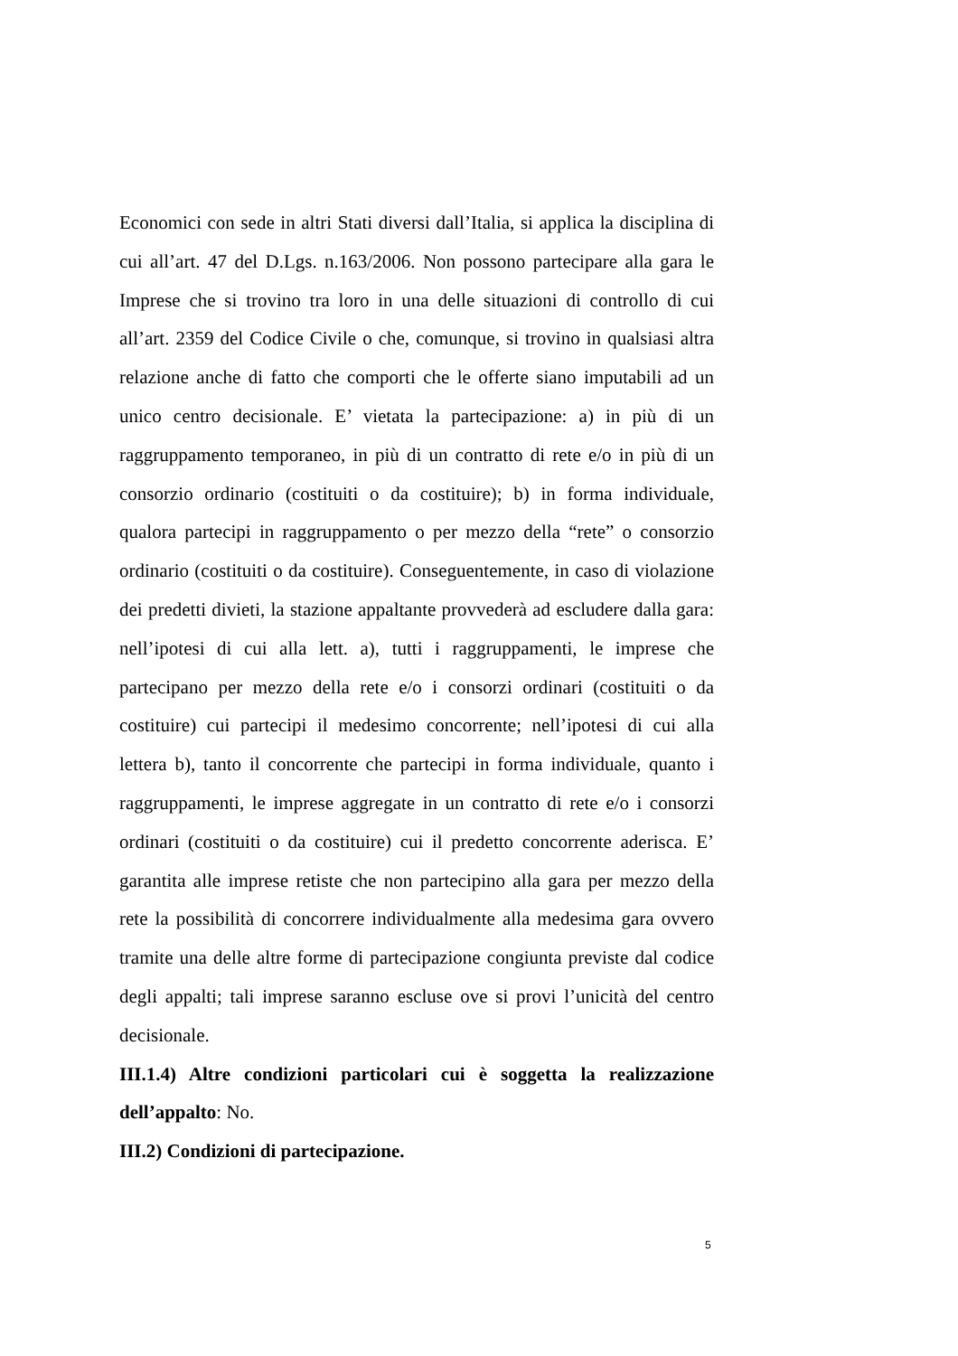Economici con sede in altri Stati diversi dall’Italia, si applica la disciplina di cui all’art. 47 del D.Lgs. n.163/2006. Non possono partecipare alla gara le Imprese che si trovino tra loro in una delle situazioni di controllo di cui all’art. 2359 del Codice Civile o che, comunque, si trovino in qualsiasi altra relazione anche di fatto che comporti che le offerte siano imputabili ad un unico centro decisionale. E’ vietata la partecipazione: a) in più di un raggruppamento temporaneo, in più di un contratto di rete e/o in più di un consorzio ordinario (costituiti o da costituire); b) in forma individuale, qualora partecipi in raggruppamento o per mezzo della “rete” o consorzio ordinario (costituiti o da costituire). Conseguentemente, in caso di violazione dei predetti divieti, la stazione appaltante provvederà ad escludere dalla gara: nell’ipotesi di cui alla lett. a), tutti i raggruppamenti, le imprese che partecipano per mezzo della rete e/o i consorzi ordinari (costituiti o da costituire) cui partecipi il medesimo concorrente; nell’ipotesi di cui alla lettera b), tanto il concorrente che partecipi in forma individuale, quanto i raggruppamenti, le imprese aggregate in un contratto di rete e/o i consorzi ordinari (costituiti o da costituire) cui il predetto concorrente aderisca. E’ garantita alle imprese retiste che non partecipino alla gara per mezzo della rete la possibilità di concorrere individualmente alla medesima gara ovvero tramite una delle altre forme di partecipazione congiunta previste dal codice degli appalti; tali imprese saranno escluse ove si provi l’unicità del centro decisionale.
III.1.4) Altre condizioni particolari cui è soggetta la realizzazione dell’appalto: No.
III.2) Condizioni di partecipazione.
5